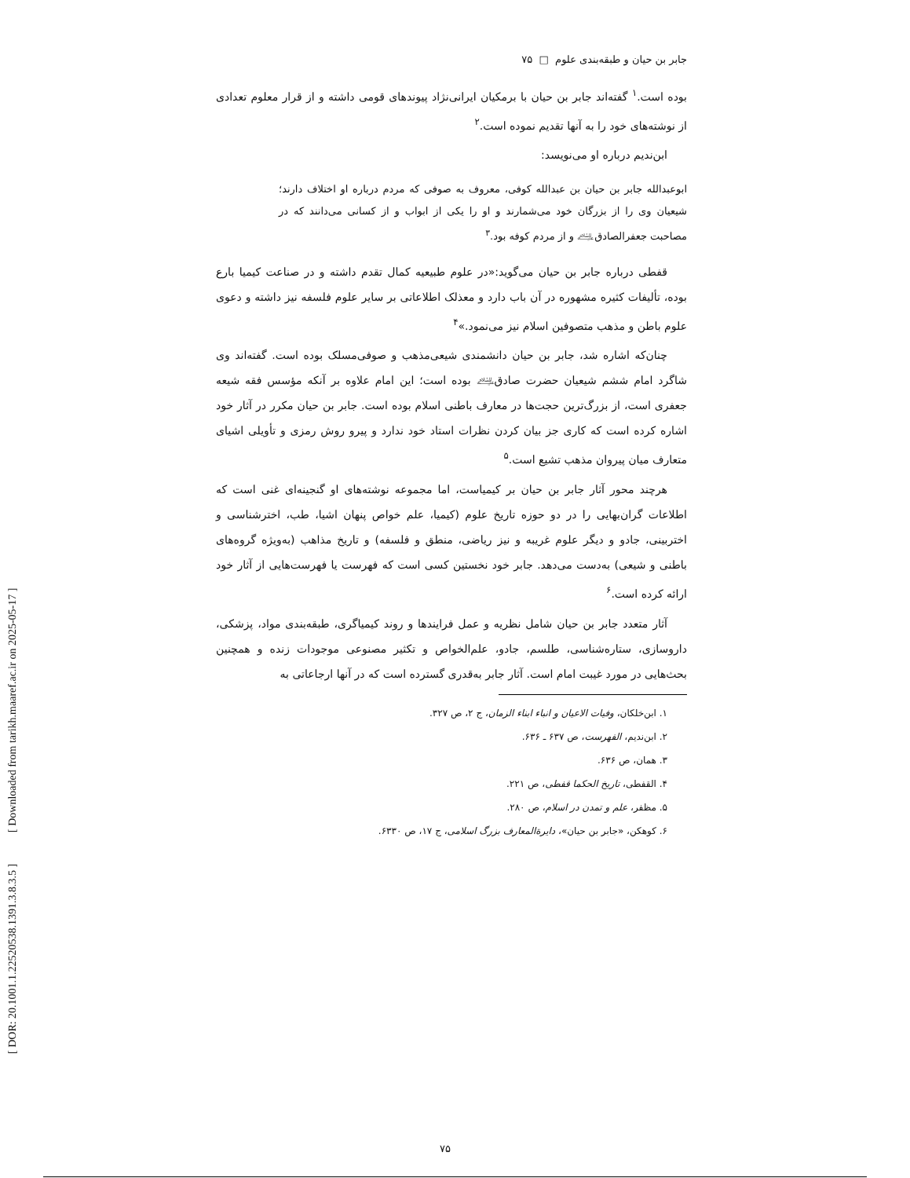[ DOR: 20.1001.1.22520538.1391.3.8.3.5 ] [ Downloaded from tarikh.maaref.ac.ir on 2025-05-17 ]
جابر بن حیان و طبقه‌بندی علوم □ ۷۵
بوده است.<sup>۱</sup> گفته‌اند جابر بن حیان با برمکیان ایرانی‌نژاد پیوندهای قومی داشته و از قرار معلوم تعدادی از نوشته‌های خود را به آنها تقدیم نموده است.<sup>۲</sup>
ابن‌ندیم درباره او می‌نویسد:
ابوعبدالله جابر بن حیان بن عبدالله کوفی، معروف به صوفی که مردم درباره او اختلاف دارند؛ شیعیان وی را از بزرگان خود می‌شمارند و او را یکی از ابواب و از کسانی می‌دانند که در مصاحبت جعفرالصادق﵇ و از مردم کوفه بود.<sup>۳</sup>
قفطی درباره جابر بن حیان می‌گوید:«در علوم طبیعیه کمال تقدم داشته و در صناعت کیمیا بارع بوده، تألیفات کثیره مشهوره در آن باب دارد و معذلک اطلاعاتی بر سایر علوم فلسفه نیز داشته و دعوی علوم باطن و مذهب متصوفین اسلام نیز می‌نمود.»<sup>۴</sup>
چنان‌که اشاره شد، جابر بن حیان دانشمندی شیعی‌مذهب و صوفی‌مسلک بوده است. گفته‌اند وی شاگرد امام ششم شیعیان حضرت صادق﵇ بوده است؛ این امام علاوه بر آنکه مؤسس فقه شیعه جعفری است، از بزرگ‌ترین حجت‌ها در معارف باطنی اسلام بوده است. جابر بن حیان مکرر در آثار خود اشاره کرده است که کاری جز بیان کردن نظرات استاد خود ندارد و پیرو روش رمزی و تأویلی اشیای متعارف میان پیروان مذهب تشیع است.<sup>۵</sup>
هرچند محور آثار جابر بن حیان بر کیمیاست، اما مجموعه نوشته‌های او گنجینه‌ای غنی است که اطلاعات گران‌بهایی را در دو حوزه تاریخ علوم (کیمیا، علم خواص پنهان اشیا، طب، اخترشناسی و اختربینی، جادو و دیگر علوم غریبه و نیز ریاضی، منطق و فلسفه) و تاریخ مذاهب (به‌ویژه گروه‌های باطنی و شیعی) به‌دست می‌دهد. جابر خود نخستین کسی است که فهرست یا فهرست‌هایی از آثار خود ارائه کرده است.<sup>۶</sup>
آثار متعدد جابر بن حیان شامل نظریه و عمل فرایندها و روند کیمیاگری، طبقه‌بندی مواد، پزشکی، داروسازی، ستاره‌شناسی، طلسم، جادو، علم‌الخواص و تکثیر مصنوعی موجودات زنده و همچنین بحث‌هایی در مورد غیبت امام است. آثار جابر به‌قدری گسترده است که در آنها ارجاعاتی به
۱. ابن‌خلکان، وفیات الاعیان و انباء ابناء الزمان، ج ۲، ص ۳۲۷.
۲. ابن‌ندیم، الفهرست، ص ۶۳۷ ـ ۶۳۶.
۳. همان، ص ۶۳۶.
۴. القفطی، تاریخ الحکما قفطی، ص ۲۲۱.
۵. مظفر، علم و تمدن در اسلام، ص ۲۸۰.
۶. کوهکن، «جابر بن حیان»، دایرة‌المعارف بزرگ اسلامی، ج ۱۷، ص ۶۳۳۰.
۷۵